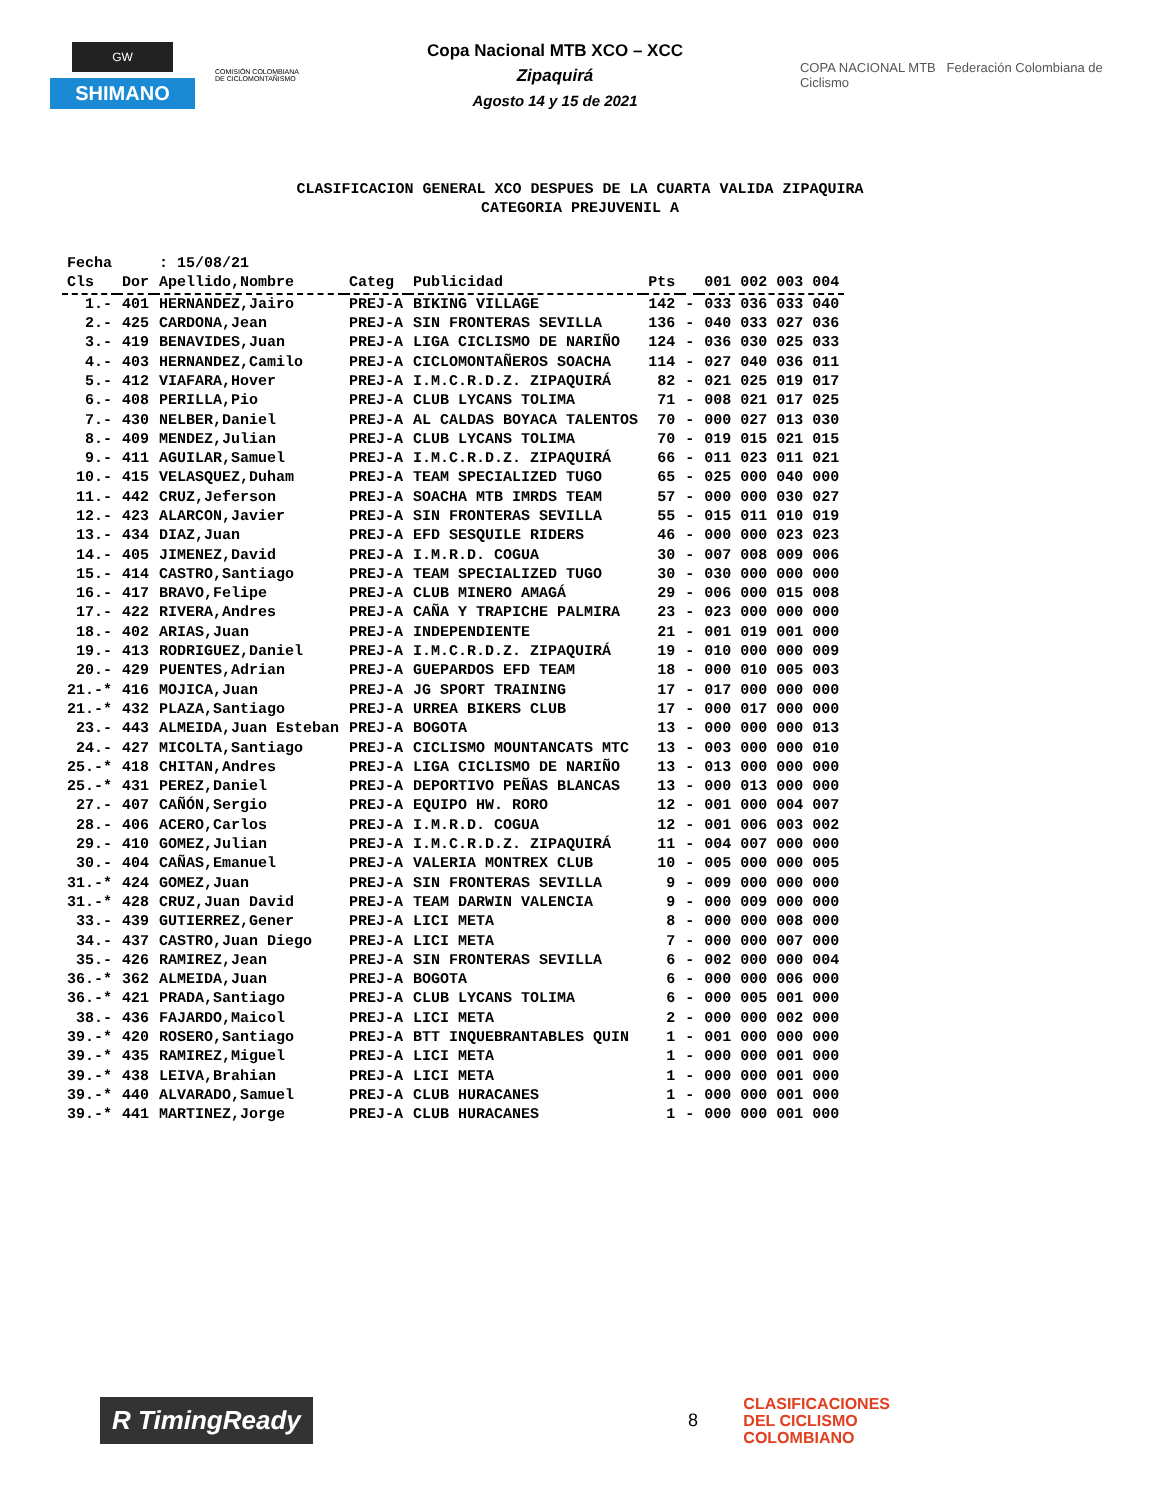GW
SHIMANO
COMISIÓN COLOMBIANA DE CICLOMONTAÑISMO
Copa Nacional MTB XCO – XCC
Zipaquirá
Agosto 14 y 15 de 2021
COPA NACIONAL MTB Federación Colombiana de Ciclismo
CLASIFICACION GENERAL XCO DESPUES DE LA CUARTA VALIDA ZIPAQUIRA
CATEGORIA PREJUVENIL A
| Fecha | | : 15/08/21 | | | | | |
| Cls | Dor | Apellido,Nombre | Categ | Publicidad | Pts | | 001 002 003 004 |
| 1.- | 401 | HERNANDEZ,Jairo | PREJ-A | BIKING VILLAGE | 142 | - | 033 036 033 040 |
| 2.- | 425 | CARDONA,Jean | PREJ-A | SIN FRONTERAS SEVILLA | 136 | - | 040 033 027 036 |
| 3.- | 419 | BENAVIDES,Juan | PREJ-A | LIGA CICLISMO DE NARIÑO | 124 | - | 036 030 025 033 |
| 4.- | 403 | HERNANDEZ,Camilo | PREJ-A | CICLOMONTAÑEROS SOACHA | 114 | - | 027 040 036 011 |
| 5.- | 412 | VIAFARA,Hover | PREJ-A | I.M.C.R.D.Z. ZIPAQUIRÁ | 82 | - | 021 025 019 017 |
| 6.- | 408 | PERILLA,Pio | PREJ-A | CLUB LYCANS TOLIMA | 71 | - | 008 021 017 025 |
| 7.- | 430 | NELBER,Daniel | PREJ-A | AL CALDAS BOYACA TALENTOS | 70 | - | 000 027 013 030 |
| 8.- | 409 | MENDEZ,Julian | PREJ-A | CLUB LYCANS TOLIMA | 70 | - | 019 015 021 015 |
| 9.- | 411 | AGUILAR,Samuel | PREJ-A | I.M.C.R.D.Z. ZIPAQUIRÁ | 66 | - | 011 023 011 021 |
| 10.- | 415 | VELASQUEZ,Duham | PREJ-A | TEAM SPECIALIZED TUGO | 65 | - | 025 000 040 000 |
| 11.- | 442 | CRUZ,Jeferson | PREJ-A | SOACHA MTB IMRDS TEAM | 57 | - | 000 000 030 027 |
| 12.- | 423 | ALARCON,Javier | PREJ-A | SIN FRONTERAS SEVILLA | 55 | - | 015 011 010 019 |
| 13.- | 434 | DIAZ,Juan | PREJ-A | EFD SESQUILE RIDERS | 46 | - | 000 000 023 023 |
| 14.- | 405 | JIMENEZ,David | PREJ-A | I.M.R.D. COGUA | 30 | - | 007 008 009 006 |
| 15.- | 414 | CASTRO,Santiago | PREJ-A | TEAM SPECIALIZED TUGO | 30 | - | 030 000 000 000 |
| 16.- | 417 | BRAVO,Felipe | PREJ-A | CLUB MINERO AMAGÁ | 29 | - | 006 000 015 008 |
| 17.- | 422 | RIVERA,Andres | PREJ-A | CAÑA Y TRAPICHE PALMIRA | 23 | - | 023 000 000 000 |
| 18.- | 402 | ARIAS,Juan | PREJ-A | INDEPENDIENTE | 21 | - | 001 019 001 000 |
| 19.- | 413 | RODRIGUEZ,Daniel | PREJ-A | I.M.C.R.D.Z. ZIPAQUIRÁ | 19 | - | 010 000 000 009 |
| 20.- | 429 | PUENTES,Adrian | PREJ-A | GUEPARDOS EFD TEAM | 18 | - | 000 010 005 003 |
| 21.-* | 416 | MOJICA,Juan | PREJ-A | JG SPORT TRAINING | 17 | - | 017 000 000 000 |
| 21.-* | 432 | PLAZA,Santiago | PREJ-A | URREA BIKERS CLUB | 17 | - | 000 017 000 000 |
| 23.- | 443 | ALMEIDA,Juan Esteban | PREJ-A | BOGOTA | 13 | - | 000 000 000 013 |
| 24.- | 427 | MICOLTA,Santiago | PREJ-A | CICLISMO MOUNTANCATS MTC | 13 | - | 003 000 000 010 |
| 25.-* | 418 | CHITAN,Andres | PREJ-A | LIGA CICLISMO DE NARIÑO | 13 | - | 013 000 000 000 |
| 25.-* | 431 | PEREZ,Daniel | PREJ-A | DEPORTIVO PEÑAS BLANCAS | 13 | - | 000 013 000 000 |
| 27.- | 407 | CAÑÓN,Sergio | PREJ-A | EQUIPO HW. RORO | 12 | - | 001 000 004 007 |
| 28.- | 406 | ACERO,Carlos | PREJ-A | I.M.R.D. COGUA | 12 | - | 001 006 003 002 |
| 29.- | 410 | GOMEZ,Julian | PREJ-A | I.M.C.R.D.Z. ZIPAQUIRÁ | 11 | - | 004 007 000 000 |
| 30.- | 404 | CAÑAS,Emanuel | PREJ-A | VALERIA MONTREX CLUB | 10 | - | 005 000 000 005 |
| 31.-* | 424 | GOMEZ,Juan | PREJ-A | SIN FRONTERAS SEVILLA | 9 | - | 009 000 000 000 |
| 31.-* | 428 | CRUZ,Juan David | PREJ-A | TEAM DARWIN VALENCIA | 9 | - | 000 009 000 000 |
| 33.- | 439 | GUTIERREZ,Gener | PREJ-A | LICI META | 8 | - | 000 000 008 000 |
| 34.- | 437 | CASTRO,Juan Diego | PREJ-A | LICI META | 7 | - | 000 000 007 000 |
| 35.- | 426 | RAMIREZ,Jean | PREJ-A | SIN FRONTERAS SEVILLA | 6 | - | 002 000 000 004 |
| 36.-* | 362 | ALMEIDA,Juan | PREJ-A | BOGOTA | 6 | - | 000 000 006 000 |
| 36.-* | 421 | PRADA,Santiago | PREJ-A | CLUB LYCANS TOLIMA | 6 | - | 000 005 001 000 |
| 38.- | 436 | FAJARDO,Maicol | PREJ-A | LICI META | 2 | - | 000 000 002 000 |
| 39.-* | 420 | ROSERO,Santiago | PREJ-A | BTT INQUEBRANTABLES QUIN | 1 | - | 001 000 000 000 |
| 39.-* | 435 | RAMIREZ,Miguel | PREJ-A | LICI META | 1 | - | 000 000 001 000 |
| 39.-* | 438 | LEIVA,Brahian | PREJ-A | LICI META | 1 | - | 000 000 001 000 |
| 39.-* | 440 | ALVARADO,Samuel | PREJ-A | CLUB HURACANES | 1 | - | 000 000 001 000 |
| 39.-* | 441 | MARTINEZ,Jorge | PREJ-A | CLUB HURACANES | 1 | - | 000 000 001 000 |
R TimingReady
8
CLASIFICACIONES
DEL CICLISMO
COLOMBIANO